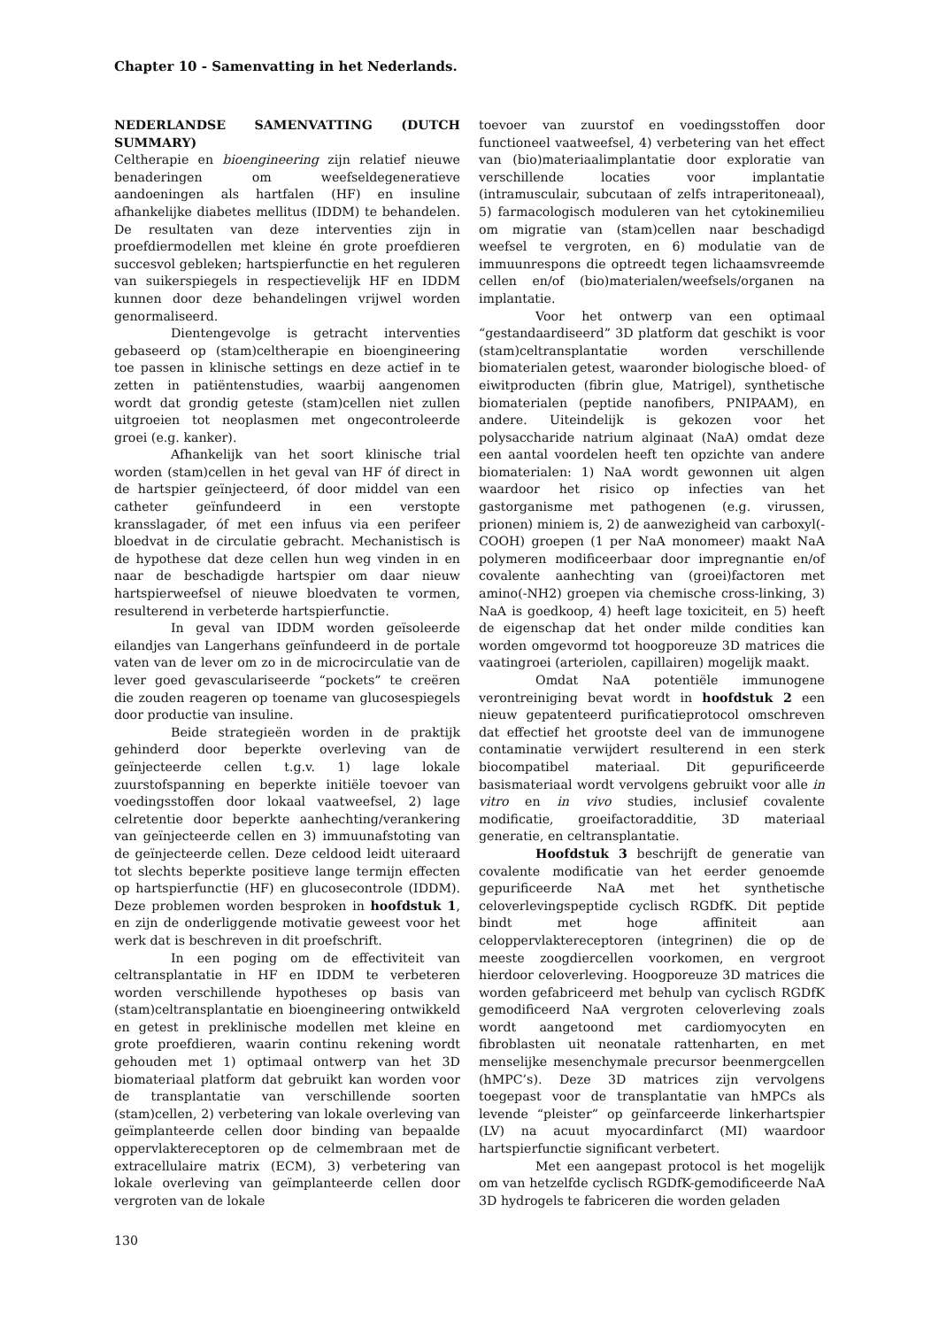Chapter 10 - Samenvatting in het Nederlands.
NEDERLANDSE SAMENVATTING (DUTCH SUMMARY)
Celtherapie en bioengineering zijn relatief nieuwe benaderingen om weefseldegeneratieve aandoeningen als hartfalen (HF) en insuline afhankelijke diabetes mellitus (IDDM) te behandelen. De resultaten van deze interventies zijn in proefdiermodellen met kleine én grote proefdieren succesvol gebleken; hartspierfunctie en het reguleren van suikerspiegels in respectievelijk HF en IDDM kunnen door deze behandelingen vrijwel worden genormaliseerd.
Dientengevolge is getracht interventies gebaseerd op (stam)celtherapie en bioengineering toe passen in klinische settings en deze actief in te zetten in patiëntenstudies, waarbij aangenomen wordt dat grondig geteste (stam)cellen niet zullen uitgroeien tot neoplasmen met ongecontroleerde groei (e.g. kanker).
Afhankelijk van het soort klinische trial worden (stam)cellen in het geval van HF óf direct in de hartspier geïnjecteerd, óf door middel van een catheter geïnfundeerd in een verstopte kransslagader, óf met een infuus via een perifeer bloedvat in de circulatie gebracht. Mechanistisch is de hypothese dat deze cellen hun weg vinden in en naar de beschadigde hartspier om daar nieuw hartspierweefsel of nieuwe bloedvaten te vormen, resulterend in verbeterde hartspierfunctie.
In geval van IDDM worden geïsoleerde eilandjes van Langerhans geïnfundeerd in de portale vaten van de lever om zo in de microcirculatie van de lever goed gevasculariseerde “pockets” te creëren die zouden reageren op toename van glucosespiegels door productie van insuline.
Beide strategieën worden in de praktijk gehinderd door beperkte overleving van de geïnjecteerde cellen t.g.v. 1) lage lokale zuurstofspanning en beperkte initiële toevoer van voedingsstoffen door lokaal vaatweefsel, 2) lage celretentie door beperkte aanhechting/verankering van geïnjecteerde cellen en 3) immuunafstoting van de geïnjecteerde cellen. Deze celdood leidt uiteraard tot slechts beperkte positieve lange termijn effecten op hartspierfunctie (HF) en glucosecontrole (IDDM). Deze problemen worden besproken in hoofdstuk 1, en zijn de onderliggende motivatie geweest voor het werk dat is beschreven in dit proefschrift.
In een poging om de effectiviteit van celtransplantatie in HF en IDDM te verbeteren worden verschillende hypotheses op basis van (stam)celtransplantatie en bioengineering ontwikkeld en getest in preklinische modellen met kleine en grote proefdieren, waarin continu rekening wordt gehouden met 1) optimaal ontwerp van het 3D biomateriaal platform dat gebruikt kan worden voor de transplantatie van verschillende soorten (stam)cellen, 2) verbetering van lokale overleving van geïmplanteerde cellen door binding van bepaalde oppervlaktereceptoren op de celmembraan met de extracellulaire matrix (ECM), 3) verbetering van lokale overleving van geïmplanteerde cellen door vergroten van de lokale
toevoer van zuurstof en voedingsstoffen door functioneel vaatweefsel, 4) verbetering van het effect van (bio)materiaalimplantatie door exploratie van verschillende locaties voor implantatie (intramusculair, subcutaan of zelfs intraperitoneaal), 5) farmacologisch moduleren van het cytokinemilieu om migratie van (stam)cellen naar beschadigd weefsel te vergroten, en 6) modulatie van de immuunrespons die optreedt tegen lichaamsvreemde cellen en/of (bio)materialen/weefsels/organen na implantatie.
Voor het ontwerp van een optimaal “gestandaardiseerd” 3D platform dat geschikt is voor (stam)celtransplantatie worden verschillende biomaterialen getest, waaronder biologische bloed- of eiwitproducten (fibrin glue, Matrigel), synthetische biomaterialen (peptide nanofibers, PNIPAAM), en andere. Uiteindelijk is gekozen voor het polysaccharide natrium alginaat (NaA) omdat deze een aantal voordelen heeft ten opzichte van andere biomaterialen: 1) NaA wordt gewonnen uit algen waardoor het risico op infecties van het gastorganisme met pathogenen (e.g. virussen, prionen) miniem is, 2) de aanwezigheid van carboxyl(-COOH) groepen (1 per NaA monomeer) maakt NaA polymeren modificeerbaar door impregnantie en/of covalente aanhechting van (groei)factoren met amino(-NH2) groepen via chemische cross-linking, 3) NaA is goedkoop, 4) heeft lage toxiciteit, en 5) heeft de eigenschap dat het onder milde condities kan worden omgevormd tot hoogporeuze 3D matrices die vaatingroei (arteriolen, capillairen) mogelijk maakt.
Omdat NaA potentiële immunogene verontreiniging bevat wordt in hoofdstuk 2 een nieuw gepatenteerd purificatieprotocol omschreven dat effectief het grootste deel van de immunogene contaminatie verwijdert resulterend in een sterk biocompatibel materiaal. Dit gepurificeerde basismateriaal wordt vervolgens gebruikt voor alle in vitro en in vivo studies, inclusief covalente modificatie, groeifactoradditie, 3D materiaal generatie, en celtransplantatie.
Hoofdstuk 3 beschrijft de generatie van covalente modificatie van het eerder genoemde gepurificeerde NaA met het synthetische celoverlevingspeptide cyclisch RGDfK. Dit peptide bindt met hoge affiniteit aan celoppervlaktereceptoren (integrinen) die op de meeste zoogdiercellen voorkomen, en vergroot hierdoor celoverleving. Hoogporeuze 3D matrices die worden gefabriceerd met behulp van cyclisch RGDfK gemodificeerd NaA vergroten celoverleving zoals wordt aangetoond met cardiomyocyten en fibroblasten uit neonatale rattenharten, en met menselijke mesenchymale precursor beenmergcellen (hMPC’s). Deze 3D matrices zijn vervolgens toegepast voor de transplantatie van hMPCs als levende “pleister” op geïnfarceerde linkerhartspier (LV) na acuut myocardinfarct (MI) waardoor hartspierfunctie significant verbetert.
Met een aangepast protocol is het mogelijk om van hetzelfde cyclisch RGDfK-gemodificeerde NaA 3D hydrogels te fabriceren die worden geladen
130